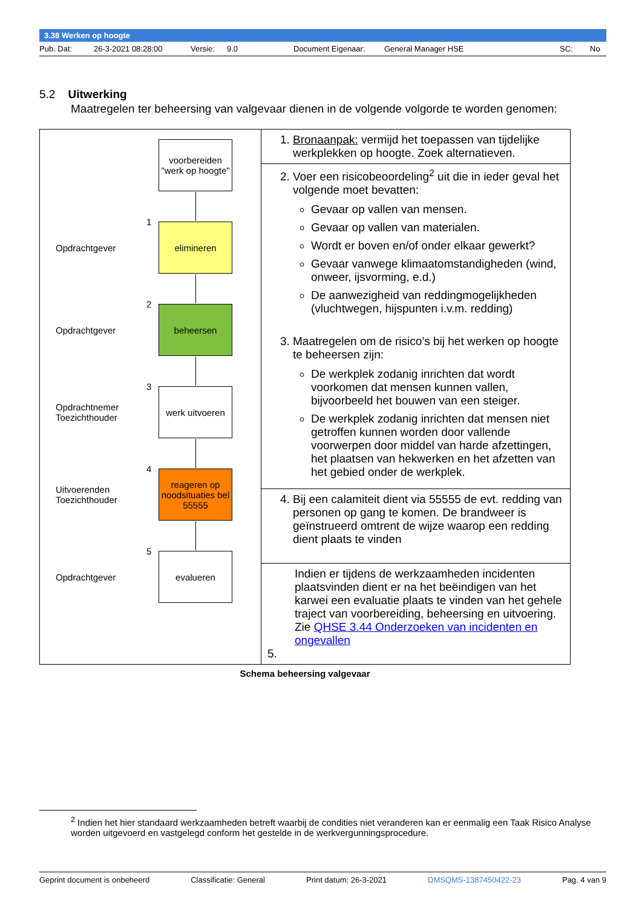3.38 Werken op hoogte
Pub. Dat: 26-3-2021 08:28:00 Versie: 9.0 Document Eigenaar: General Manager HSE SC: No
5.2 Uitwerking
Maatregelen ter beheersing van valgevaar dienen in de volgende volgorde te worden genomen:
| voorbereiden "werk op hoogte" Opdrachtgever 1 elimineren Opdrachtgever 2 beheersen Opdrachtnemer Toezichthouder 3 werk uitvoeren Uitvoerenden Toezichthouder 4 reageren op noodsituaties bel 55555 Opdrachtgever 5 evalueren | 1. Bronaanpak: vermijd het toepassen van tijdelijke werkplekken op hoogte. Zoek alternatieven. |
| | 2. Voer een risicobeoordeling<sup>2</sup> uit die in ieder geval het volgende moet bevatten: Gevaar op vallen van mensen. Gevaar op vallen van materialen. Wordt er boven en/of onder elkaar gewerkt? Gevaar vanwege klimaatomstandigheden (wind, onweer, ijsvorming, e.d.) De aanwezigheid van reddingmogelijkheden (vluchtwegen, hijspunten i.v.m. redding) 3. Maatregelen om de risico’s bij het werken op hoogte te beheersen zijn: De werkplek zodanig inrichten dat wordt voorkomen dat mensen kunnen vallen, bijvoorbeeld het bouwen van een steiger. De werkplek zodanig inrichten dat mensen niet getroffen kunnen worden door vallende voorwerpen door middel van harde afzettingen, het plaatsen van hekwerken en het afzetten van het gebied onder de werkplek. |
| | 4. Bij een calamiteit dient via 55555 de evt. redding van personen op gang te komen. De brandweer is geïnstrueerd omtrent de wijze waarop een redding dient plaats te vinden |
| | Indien er tijdens de werkzaamheden incidenten plaatsvinden dient er na het beëindigen van het karwei een evaluatie plaats te vinden van het gehele traject van voorbereiding, beheersing en uitvoering. Zie QHSE 3.44 Onderzoeken van incidenten en ongevallen 5. |
Schema beheersing valgevaar
<sup>2</sup> Indien het hier standaard werkzaamheden betreft waarbij de condities niet veranderen kan er eenmalig een Taak Risico Analyse worden uitgevoerd en vastgelegd conform het gestelde in de werkvergunningsprocedure.
Geprint document is onbeheerd Classificatie: General Print datum: 26-3-2021 DMSQMS-1387450422-23 Pag. 4 van 9